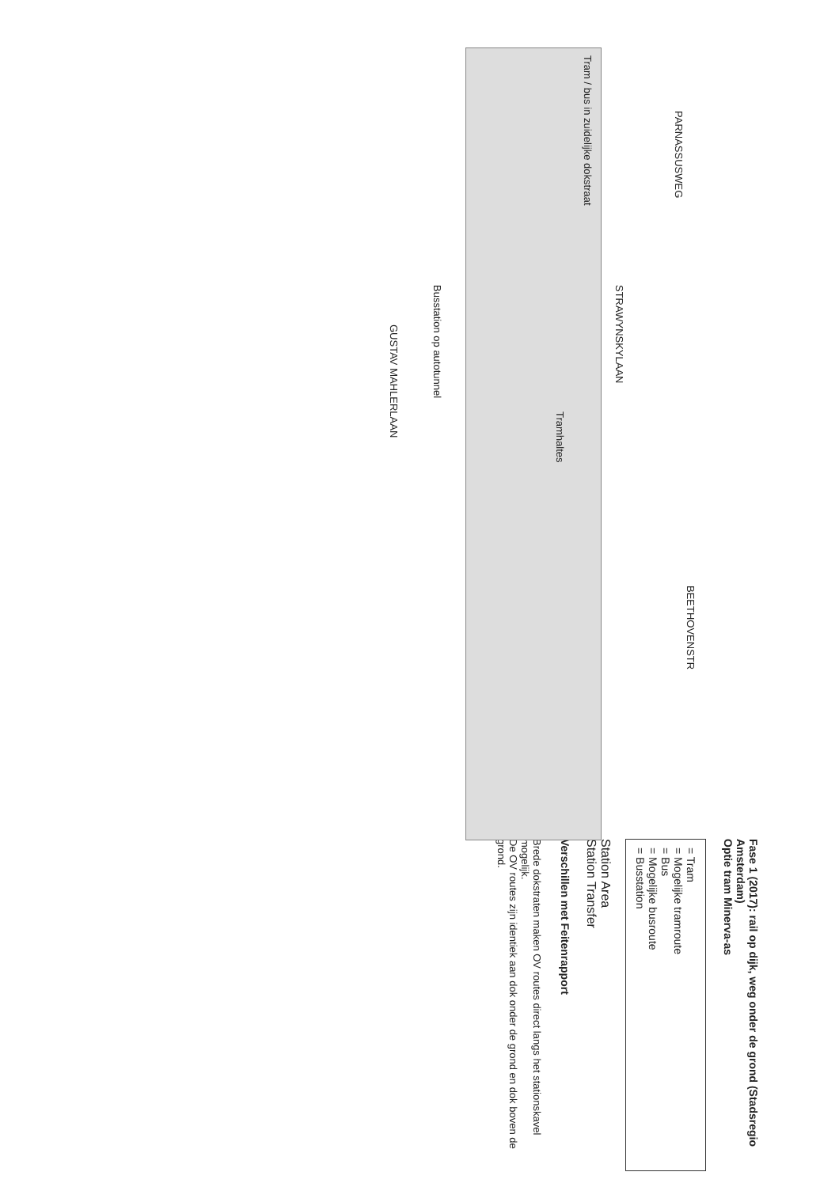BEETHOVENSTR
PARNASSUSWEG
STRAWYNSKYLAAN
Tramhaltes
Busstation op autotunnel
GUSTAV MAHLERLAAN
Tram / bus in zuidelijke dokstraat
Fase 1 (2017): rail op dijk, weg onder de grond (Stadsregio Amsterdam)
Optie tram Minerva-as
= Tram
= Mogelijke tramroute
= Bus
= Mogelijke busroute
= Busstation
Station Area
Station Transfer
Verschillen met Feitenrapport
Brede dokstraten maken OV routes direct langs het stationskavel mogelijk.
De OV routes zijn identiek aan dok onder de grond en dok boven de grond.